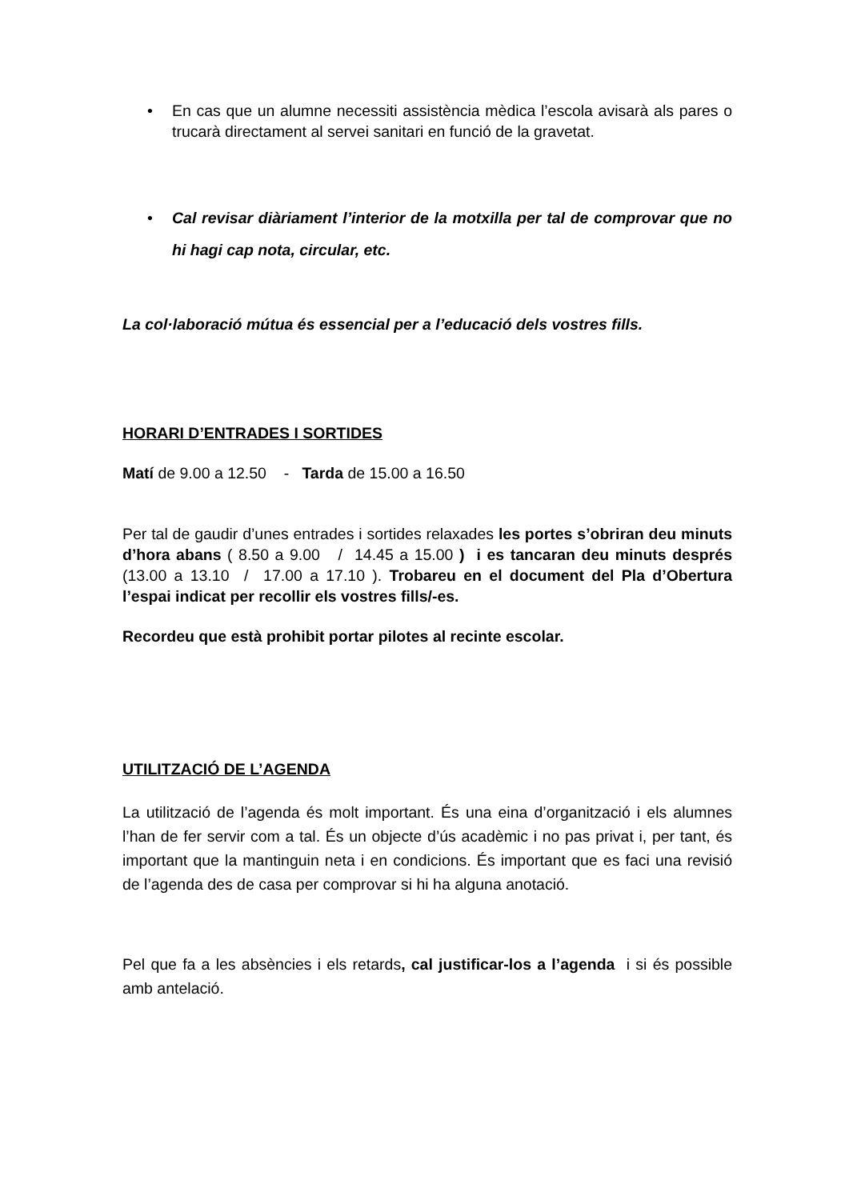• En cas que un alumne necessiti assistència mèdica l’escola avisarà als pares o trucarà directament al servei sanitari en funció de la gravetat.
• Cal revisar diàriament l’interior de la motxilla per tal de comprovar que no hi hagi cap nota, circular, etc.
La col·laboració mútua és essencial per a l’educació dels vostres fills.
HORARI D’ENTRADES I SORTIDES
Matí de 9.00 a 12.50 - Tarda de 15.00 a 16.50
Per tal de gaudir d’unes entrades i sortides relaxades les portes s’obriran deu minuts d’hora abans ( 8.50 a 9.00 / 14.45 a 15.00 ) i es tancaran deu minuts després (13.00 a 13.10 / 17.00 a 17.10 ). Trobareu en el document del Pla d’Obertura l’espai indicat per recollir els vostres fills/-es.
Recordeu que està prohibit portar pilotes al recinte escolar.
UTILITZACIÓ DE L’AGENDA
La utilització de l’agenda és molt important. És una eina d’organització i els alumnes l’han de fer servir com a tal. És un objecte d’ús acadèmic i no pas privat i, per tant, és important que la mantinguin neta i en condicions. És important que es faci una revisió de l’agenda des de casa per comprovar si hi ha alguna anotació.
Pel que fa a les absències i els retards, cal justificar-los a l’agenda i si és possible amb antelació.